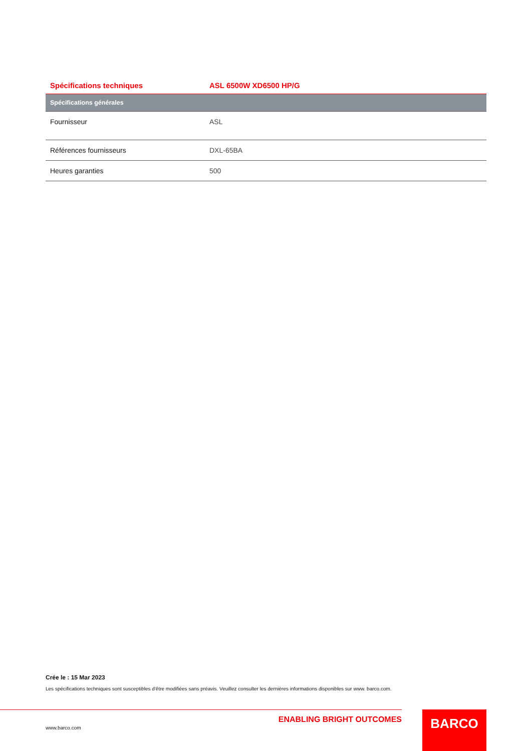| Spécifications techniques | ASL 6500W XD6500 HP/G |
| --- | --- |
| Spécifications générales | |
| Fournisseur | ASL |
| Références fournisseurs | DXL-65BA |
| Heures garanties | 500 |
Crée le : 15 Mar 2023
Les spécifications techniques sont susceptibles d'être modifiées sans préavis. Veuillez consulter les dernières informations disponibles sur www. barco.com.
ENABLING BRIGHT OUTCOMES
www.barco.com
BARCO